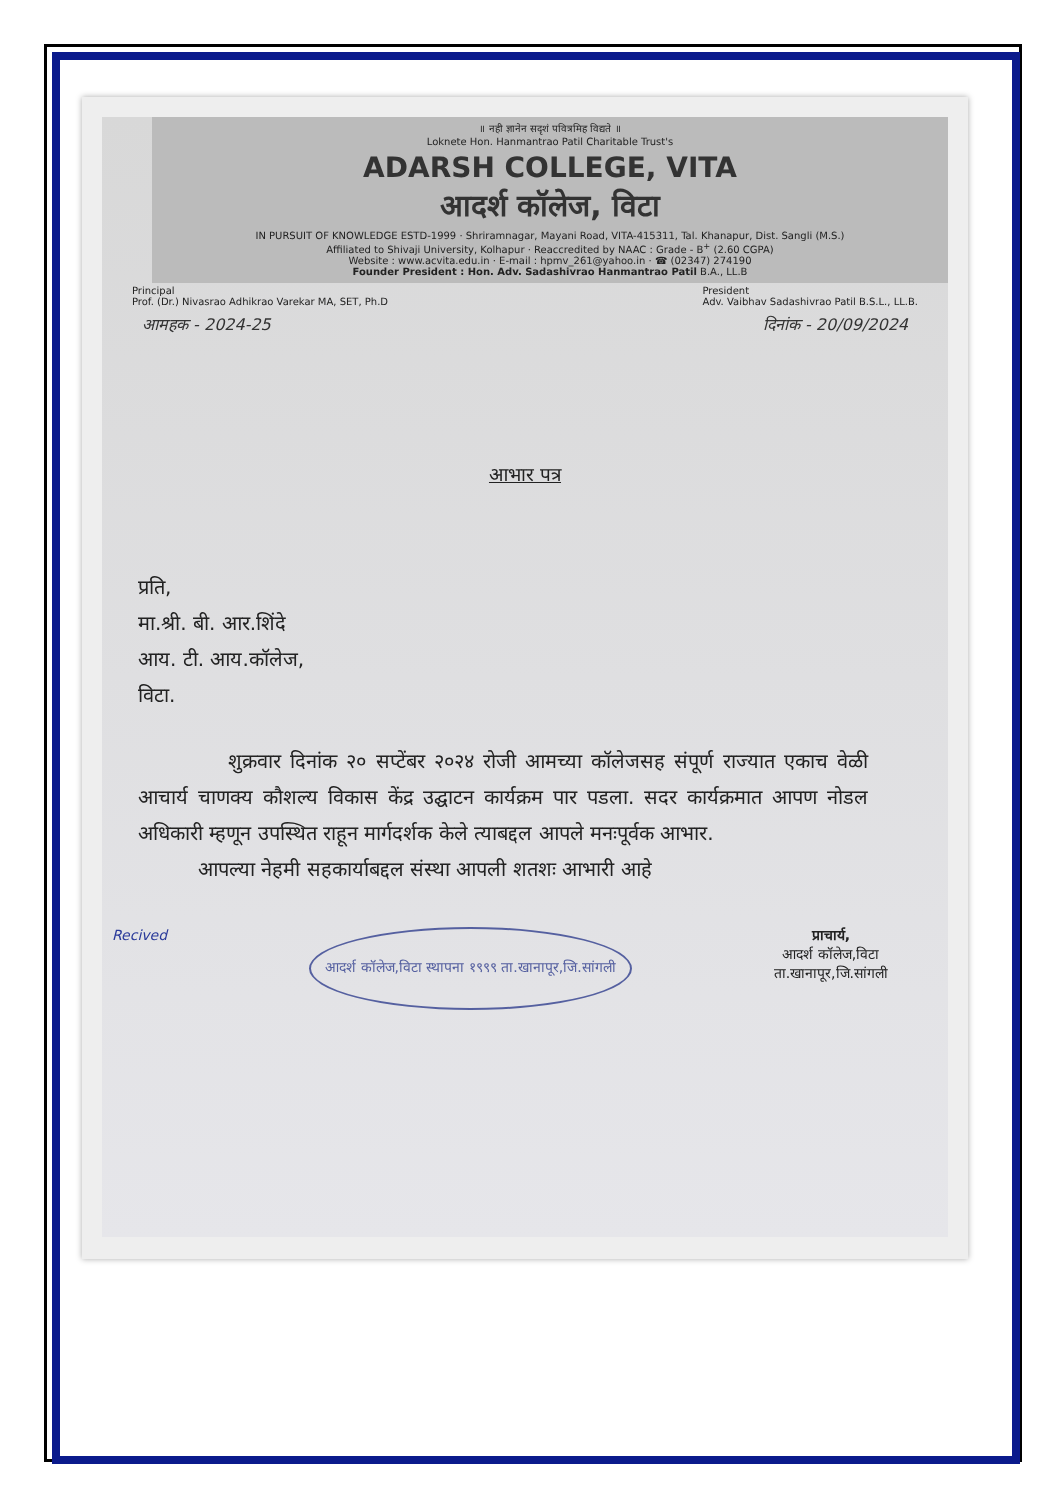॥ नही ज्ञानेन सदृशं पवित्रमिह विद्यते ॥
Loknete Hon. Hanmantrao Patil Charitable Trust's
ADARSH COLLEGE, VITA
आदर्श कॉलेज, विटा
IN PURSUIT OF KNOWLEDGE ESTD-1999 · Shriramnagar, Mayani Road, VITA-415311, Tal. Khanapur, Dist. Sangli (M.S.)
Affiliated to Shivaji University, Kolhapur · Reaccredited by NAAC : Grade - B<sup>+</sup> (2.60 CGPA)
Website : www.acvita.edu.in · E-mail : hpmv_261@yahoo.in · ☎ (02347) 274190
Founder President : Hon. Adv. Sadashivrao Hanmantrao Patil B.A., LL.B
Principal
Prof. (Dr.) Nivasrao Adhikrao Varekar MA, SET, Ph.D President
Adv. Vaibhav Sadashivrao Patil B.S.L., LL.B.
आमहक - 2024-25 दिनांक - 20/09/2024
आभार पत्र
प्रति,
मा.श्री. बी. आर.शिंदे
आय. टी. आय.कॉलेज,
विटा.
शुक्रवार दिनांक २० सप्टेंबर २०२४ रोजी आमच्या कॉलेजसह संपूर्ण राज्यात एकाच वेळी आचार्य चाणक्य कौशल्य विकास केंद्र उद्घाटन कार्यक्रम पार पडला. सदर कार्यक्रमात आपण नोडल अधिकारी म्हणून उपस्थित राहून मार्गदर्शक केले त्याबद्दल आपले मनःपूर्वक आभार.
आपल्या नेहमी सहकार्याबद्दल संस्था आपली शतशः आभारी आहे
Recived आदर्श कॉलेज,विटा स्थापना १९९९ ता.खानापूर,जि.सांगली प्राचार्य,
आदर्श कॉलेज,विटा
ता.खानापूर,जि.सांगली